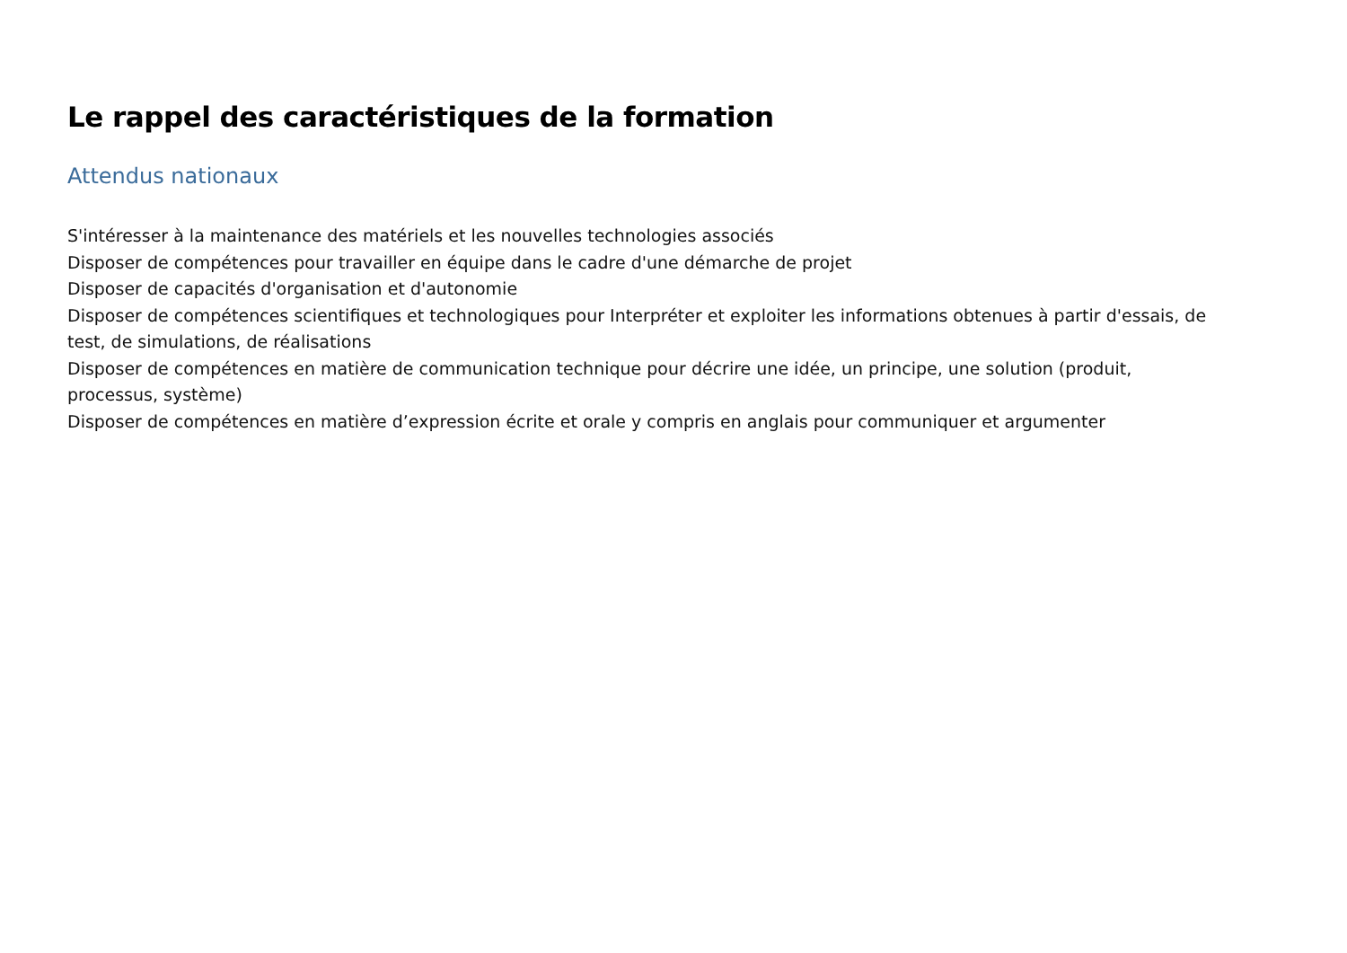Le rappel des caractéristiques de la formation
Attendus nationaux
S'intéresser à la maintenance des matériels et les nouvelles technologies associés
Disposer de compétences pour travailler en équipe dans le cadre d'une démarche de projet
Disposer de capacités d'organisation et d'autonomie
Disposer de compétences scientifiques et technologiques pour Interpréter et exploiter les informations obtenues à partir d'essais, de test, de simulations, de réalisations
Disposer de compétences en matière de communication technique pour décrire une idée, un principe, une solution (produit, processus, système)
Disposer de compétences en matière d’expression écrite et orale y compris en anglais pour communiquer et argumenter